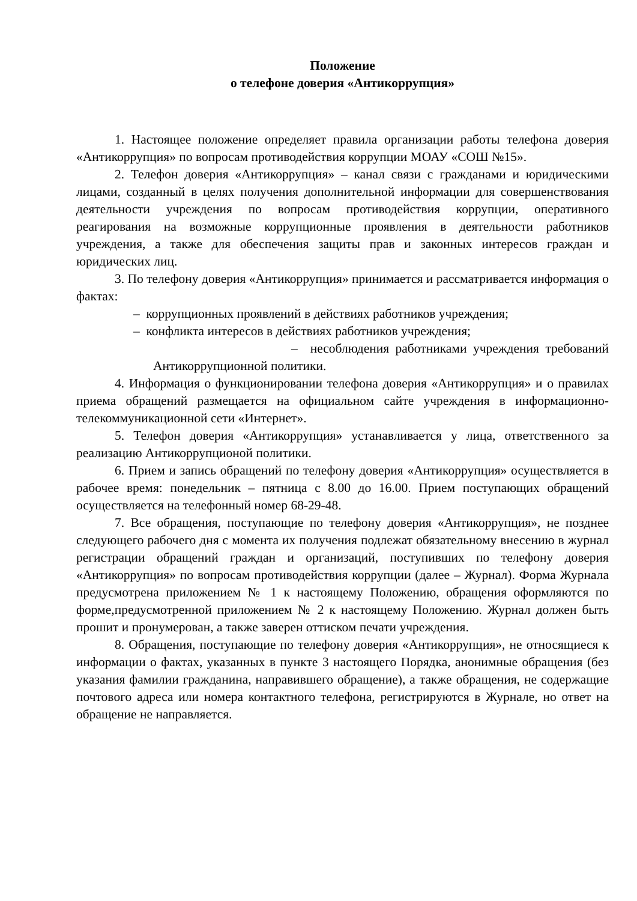Положение
о телефоне доверия «Антикоррупция»
1. Настоящее положение определяет правила организации работы телефона доверия «Антикоррупция» по вопросам противодействия коррупции МОАУ «СОШ №15».
2. Телефон доверия «Антикоррупция» – канал связи с гражданами и юридическими лицами, созданный в целях получения дополнительной информации для совершенствования деятельности учреждения по вопросам противодействия коррупции, оперативного реагирования на возможные коррупционные проявления в деятельности работников учреждения, а также для обеспечения защиты прав и законных интересов граждан и юридических лиц.
3. По телефону доверия «Антикоррупция» принимается и рассматривается информация о фактах:
– коррупционных проявлений в действиях работников учреждения;
– конфликта интересов в действиях работников учреждения;
– несоблюдения работниками учреждения требований Антикоррупционной политики.
4. Информация о функционировании телефона доверия «Антикоррупция» и о правилах приема обращений размещается на официальном сайте учреждения в информационно-телекоммуникационной сети «Интернет».
5. Телефон доверия «Антикоррупция» устанавливается у лица, ответственного за реализацию Антикоррупционой политики.
6. Прием и запись обращений по телефону доверия «Антикоррупция» осуществляется в рабочее время: понедельник – пятница с 8.00 до 16.00. Прием поступающих обращений осуществляется на телефонный номер 68-29-48.
7. Все обращения, поступающие по телефону доверия «Антикоррупция», не позднее следующего рабочего дня с момента их получения подлежат обязательному внесению в журнал регистрации обращений граждан и организаций, поступивших по телефону доверия «Антикоррупция» по вопросам противодействия коррупции (далее – Журнал). Форма Журнала предусмотрена приложением № 1 к настоящему Положению, обращения оформляются по форме,предусмотренной приложением № 2 к настоящему Положению. Журнал должен быть прошит и пронумерован, а также заверен оттиском печати учреждения.
8. Обращения, поступающие по телефону доверия «Антикоррупция», не относящиеся к информации о фактах, указанных в пункте 3 настоящего Порядка, анонимные обращения (без указания фамилии гражданина, направившего обращение), а также обращения, не содержащие почтового адреса или номера контактного телефона, регистрируются в Журнале, но ответ на обращение не направляется.